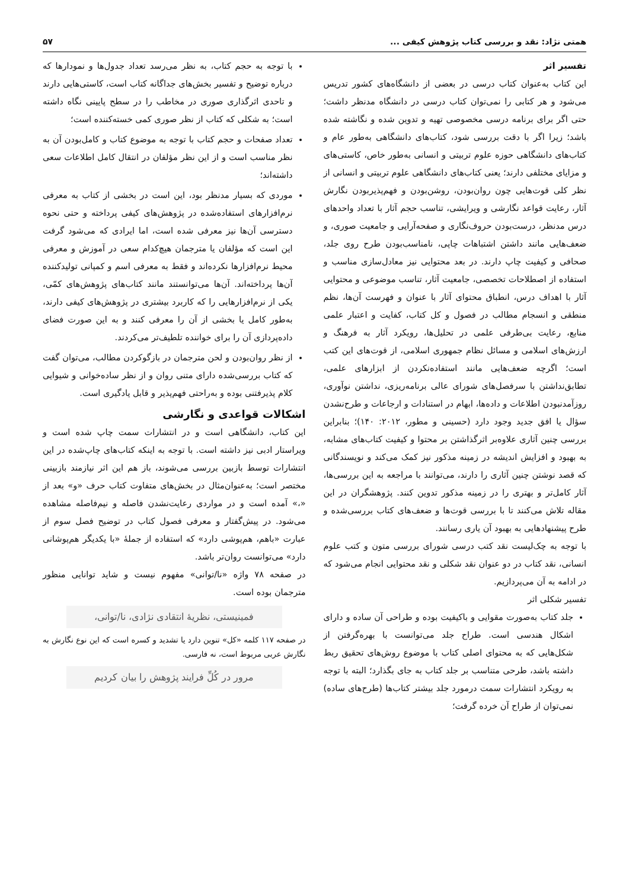همتی نژاد: نقد و بررسی کتاب پژوهش کیفی ... ۵۷
تفسیر اثر
این کتاب به‌عنوان کتاب درسی در بعضی از دانشگاه‌های کشور تدریس می‌شود و هر کتابی را نمی‌توان کتاب درسی در دانشگاه مدنظر داشت؛ حتی اگر برای برنامه درسی مخصوصی تهیه و تدوین شده و نگاشته شده باشد؛ زیرا اگر با دقت بررسی شود، کتاب‌های دانشگاهی به‌طور عام و کتاب‌های دانشگاهی حوزه علوم تربیتی و انسانی به‌طور خاص، کاستی‌های و مزایای مختلفی دارند؛ یعنی کتاب‌های دانشگاهی علوم تربیتی و انسانی از نظر کلی قوت‌هایی چون روان‌بودن، روشن‌بودن و فهم‌پذیربودن نگارش آثار، رعایت قواعد نگارشی و ویرایشی، تناسب حجم آثار با تعداد واحدهای درس مدنظر، درست‌بودن حروف‌نگاری و صفحه‌آرایی و جامعیت صوری، و ضعف‌هایی مانند داشتن اشتباهات چاپی، نامناسب‌بودن طرح روی جلد، صحافی و کیفیت چاپ دارند. در بعد محتوایی نیز معادل‌سازی مناسب و استفاده از اصطلاحات تخصصی، جامعیت آثار، تناسب موضوعی و محتوایی آثار با اهداف درس، انطباق محتوای آثار با عنوان و فهرست آن‌ها، نظم منطقی و انسجام مطالب در فصول و کل کتاب، کفایت و اعتبار علمی منابع، رعایت بی‌طرفی علمی در تحلیل‌ها، رویکرد آثار به فرهنگ و ارزش‌های اسلامی و مسائل نظام جمهوری اسلامی، از قوت‌های این کتب است؛ اگرچه ضعف‌هایی مانند استفاده‌نکردن از ابزارهای علمی، تطابق‌نداشتن با سرفصل‌های شورای عالی برنامه‌ریزی، نداشتن نوآوری، روزآمدنبودن اطلاعات و داده‌ها، ابهام در استنادات و ارجاعات و طرح‌نشدن سؤال یا افق جدید وجود دارد (حسینی و مطور، ۲۰۱۲: ۱۴۰)؛ بنابراین بررسی چنین آثاری علاوه‌بر اثرگذاشتن بر محتوا و کیفیت کتاب‌های مشابه، به بهبود و افزایش اندیشه در زمینه مذکور نیز کمک می‌کند و نویسندگانی که قصد نوشتن چنین آثاری را دارند، می‌توانند با مراجعه به این بررسی‌ها، آثار کامل‌تر و بهتری را در زمینه مذکور تدوین کنند. پژوهشگران در این مقاله تلاش می‌کنند تا با بررسی قوت‌ها و ضعف‌های کتاب بررسی‌شده و طرح پیشنهادهایی به بهبود آن یاری رسانند.
با توجه به چک‌لیست نقد کتب درسی شورای بررسی متون و کتب علوم انسانی، نقد کتاب در دو عنوان نقد شکلی و نقد محتوایی انجام می‌شود که در ادامه به آن می‌پردازیم.
تفسیر شکلی اثر
جلد کتاب به‌صورت مقوایی و باکیفیت بوده و طراحی آن ساده و دارای اشکال هندسی است. طراح جلد می‌توانست با بهره‌گرفتن از شکل‌هایی که به محتوای اصلی کتاب با موضوع روش‌های تحقیق ربط داشته باشد، طرحی متناسب بر جلد کتاب به جای بگذارد؛ البته با توجه به رویکرد انتشارات سمت درمورد جلد بیشتر کتاب‌ها (طرح‌های ساده) نمی‌توان از طراح آن خرده گرفت؛
با توجه به حجم کتاب، به نظر می‌رسد تعداد جدول‌ها و نمودارها که درباره توضیح و تفسیر بخش‌های جداگانه کتاب است، کاستی‌هایی دارند و تاحدی اثرگذاری صوری در مخاطب را در سطح پایینی نگاه داشته است؛ به شکلی که کتاب از نظر صوری کمی خسته‌کننده است؛
تعداد صفحات و حجم کتاب با توجه به موضوع کتاب و کامل‌بودن آن به نظر مناسب است و از این نظر مؤلفان در انتقال کامل اطلاعات سعی داشته‌اند؛
موردی که بسیار مدنظر بود، این است در بخشی از کتاب به معرفی نرم‌افزارهای استفاده‌شده در پژوهش‌های کیفی پرداخته و حتی نحوه دسترسی آن‌ها نیز معرفی شده است، اما ایرادی که می‌شود گرفت این است که مؤلفان یا مترجمان هیچ‌کدام سعی در آموزش و معرفی محیط نرم‌افزارها نکرده‌اند و فقط به معرفی اسم و کمپانی تولیدکننده آن‌ها پرداخته‌اند. آن‌ها می‌توانستند مانند کتاب‌های پژوهش‌های کمّی، یکی از نرم‌افزارهایی را که کاربرد بیشتری در پژوهش‌های کیفی دارند، به‌طور کامل یا بخشی از آن را معرفی کنند و به این صورت فضای داده‌پردازی آن را برای خواننده تلطیف‌تر می‌کردند.
از نظر روان‌بودن و لحن مترجمان در بازگوکردن مطالب، می‌توان گفت که کتاب بررسی‌شده دارای متنی روان و از نظر ساده‌خوانی و شیوایی کلام پذیرفتنی بوده و به‌راحتی فهم‌پذیر و قابل یادگیری است.
اشکالات قواعدی و نگارشی
این کتاب، دانشگاهی است و در انتشارات سمت چاپ شده است و ویراستار ادبی نیز داشته است. با توجه به اینکه کتاب‌های چاپ‌شده در این انتشارات توسط بازبین بررسی می‌شوند، باز هم این اثر نیازمند بازبینی مختصر است؛ به‌عنوان‌مثال در بخش‌های متفاوت کتاب حرف «و» بعد از «،» آمده است و در مواردی رعایت‌نشدن فاصله و نیم‌فاصله مشاهده می‌شود. در پیش‌گفتار و معرفی فصول کتاب در توضیح فصل سوم از عبارت «باهم، هم‌پوشی دارد» که استفاده از جملهٔ «با یکدیگر هم‌پوشانی دارد» می‌توانست روان‌تر باشد.
در صفحه ۷۸ واژه «نا/توانی» مفهوم نیست و شاید توانایی منظور مترجمان بوده است.
فمینیستی، نظریهٔ انتقادی نژادی، نا/توانی،
در صفحه ۱۱۷ کلمه «کل» تنوین دارد یا تشدید و کسره است که این نوع نگارش به نگارش عربی مربوط است، نه فارسی.
مرور در کُلِّ فرایند پژوهش را بیان کردیم